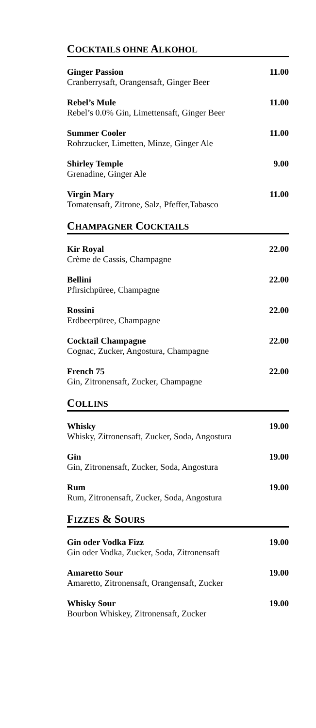COCKTAILS OHNE ALKOHOL
Ginger Passion
Cranberrysaft, Orangensaft, Ginger Beer
11.00
Rebel’s Mule
Rebel’s 0.0% Gin, Limettensaft, Ginger Beer
11.00
Summer Cooler
Rohrzucker, Limetten, Minze, Ginger Ale
11.00
Shirley Temple
Grenadine, Ginger Ale
9.00
Virgin Mary
Tomatensaft, Zitrone, Salz, Pfeffer,Tabasco
11.00
CHAMPAGNER COCKTAILS
Kir Royal
Crème de Cassis, Champagne
22.00
Bellini
Pfirsichpüree, Champagne
22.00
Rossini
Erdbeerpüree, Champagne
22.00
Cocktail Champagne
Cognac, Zucker, Angostura, Champagne
22.00
French 75
Gin, Zitronensaft, Zucker, Champagne
22.00
COLLINS
Whisky
Whisky, Zitronensaft, Zucker, Soda, Angostura
19.00
Gin
Gin, Zitronensaft, Zucker, Soda, Angostura
19.00
Rum
Rum, Zitronensaft, Zucker, Soda, Angostura
19.00
FIZZES & SOURS
Gin oder Vodka Fizz
Gin oder Vodka, Zucker, Soda, Zitronensaft
19.00
Amaretto Sour
Amaretto, Zitronensaft, Orangensaft, Zucker
19.00
Whisky Sour
Bourbon Whiskey, Zitronensaft, Zucker
19.00